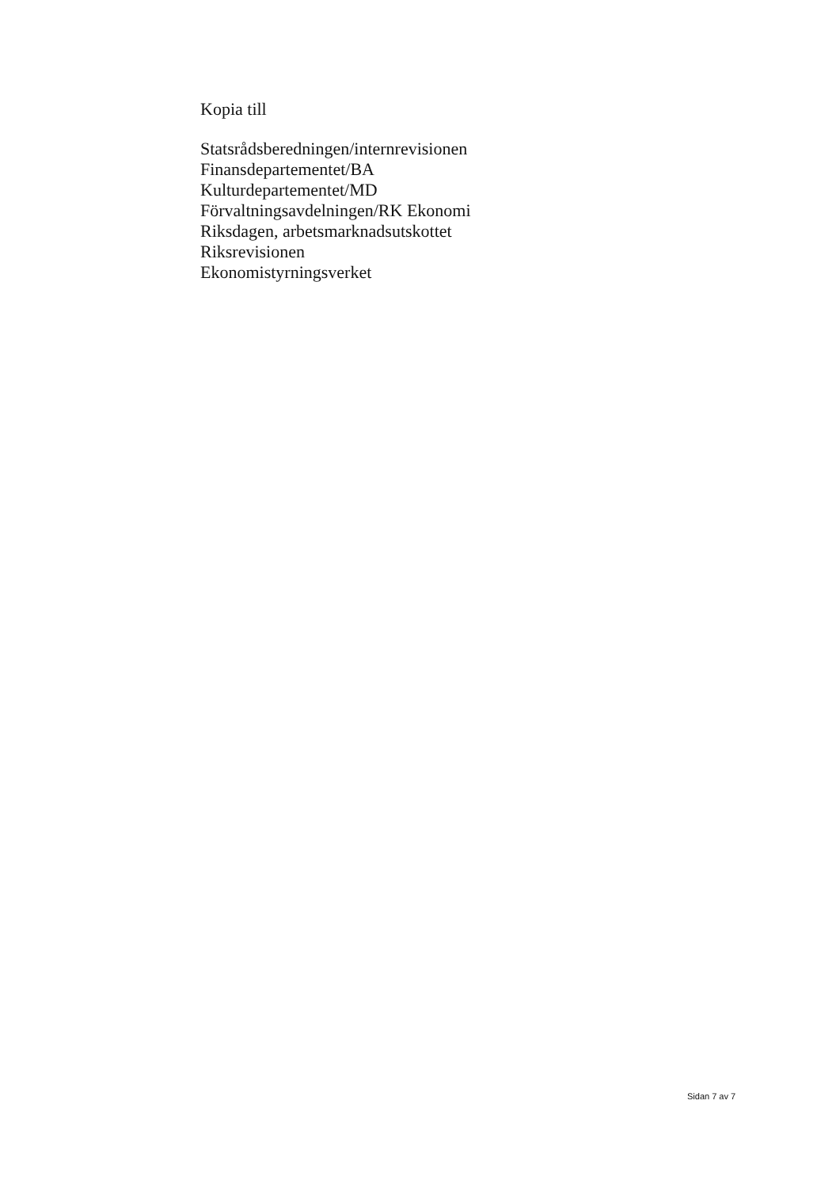Kopia till
Statsrådsberedningen/internrevisionen
Finansdepartementet/BA
Kulturdepartementet/MD
Förvaltningsavdelningen/RK Ekonomi
Riksdagen, arbetsmarknadsutskottet
Riksrevisionen
Ekonomistyrningsverket
Sidan 7 av 7